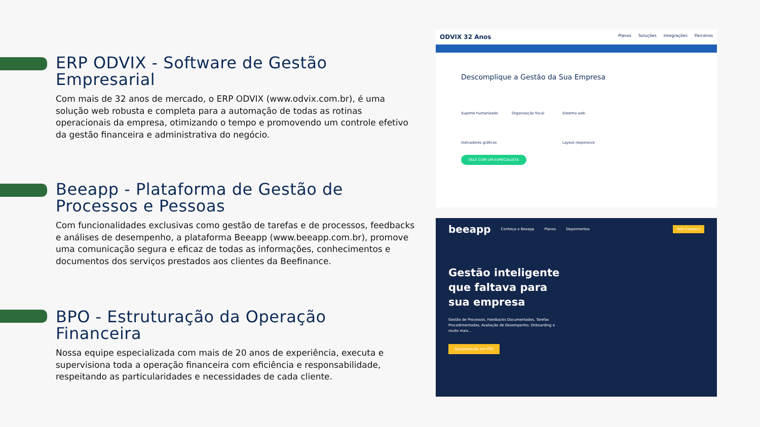ERP ODVIX - Software de Gestão Empresarial
Com mais de 32 anos de mercado, o ERP ODVIX (www.odvix.com.br), é uma solução web robusta e completa para a automação de todas as rotinas operacionais da empresa, otimizando o tempo e promovendo um controle efetivo da gestão financeira e administrativa do negócio.
Beeapp - Plataforma de Gestão de Processos e Pessoas
Com funcionalidades exclusivas como gestão de tarefas e de processos, feedbacks e análises de desempenho, a plataforma Beeapp (www.beeapp.com.br), promove uma comunicação segura e eficaz de todas as informações, conhecimentos e documentos dos serviços prestados aos clientes da Beefinance.
BPO - Estruturação da Operação Financeira
Nossa equipe especializada com mais de 20 anos de experiência, executa e supervisiona toda a operação financeira com eficiência e responsabilidade, respeitando as particularidades e necessidades de cada cliente.
ODVIX 32 Anos
Planos Soluções Integrações Parceiros
Descomplique a Gestão da Sua Empresa
Suporte humanizado Organização fiscal Sistema web Indicadores gráficos Layout responsivo
FALE COM UM ESPECIALISTA
beeapp Conheça o Beeapp Planos Depoimentos Fale Conosco
Gestão inteligente que faltava para sua empresa
Gestão de Processos, Feedbacks Documentados, Tarefas Procedimentadas, Avaliação de Desempenho, Onboarding e muito mais...
Apresentação em PDF